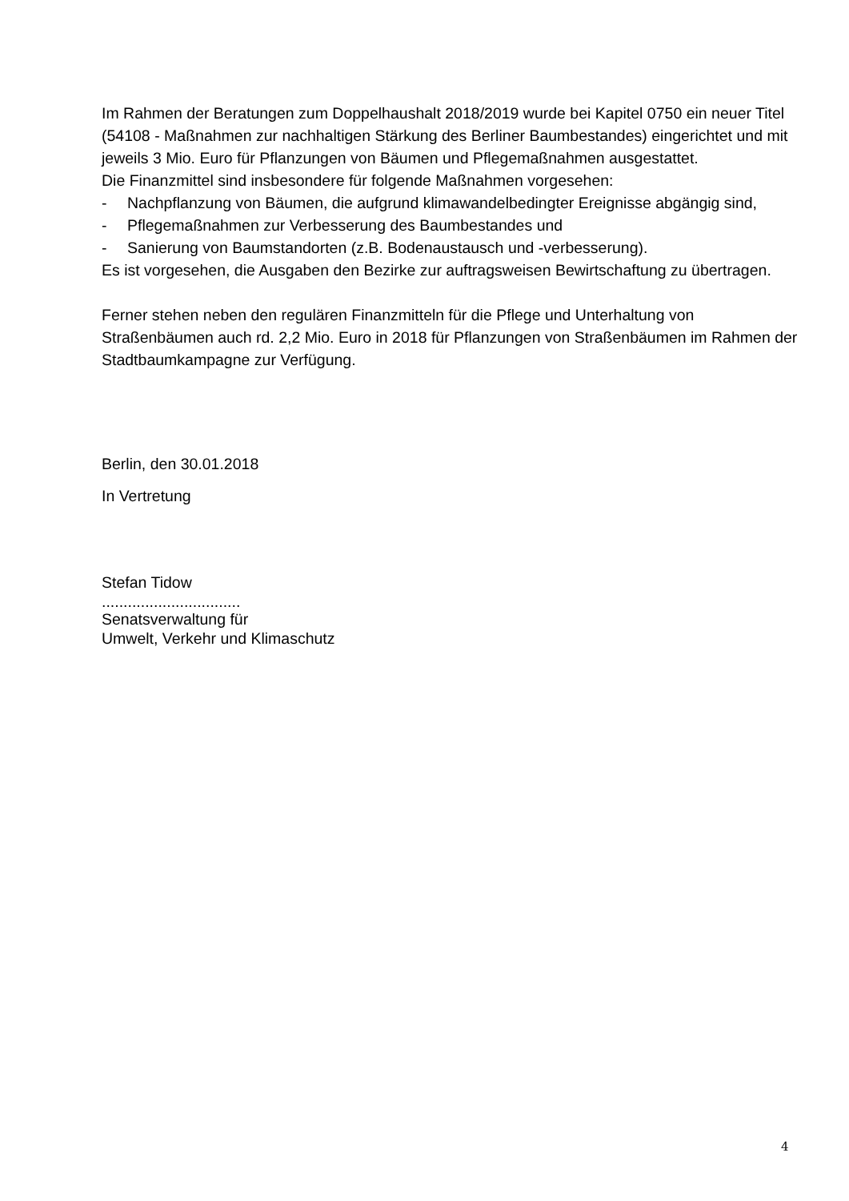Im Rahmen der Beratungen zum Doppelhaushalt 2018/2019 wurde bei Kapitel 0750 ein neuer Titel (54108 - Maßnahmen zur nachhaltigen Stärkung des Berliner Baumbestandes) eingerichtet und mit jeweils 3 Mio. Euro für Pflanzungen von Bäumen und Pflegemaßnahmen ausgestattet.
Die Finanzmittel sind insbesondere für folgende Maßnahmen vorgesehen:
- Nachpflanzung von Bäumen, die aufgrund klimawandelbedingter Ereignisse abgängig sind,
- Pflegemaßnahmen zur Verbesserung des Baumbestandes und
- Sanierung von Baumstandorten (z.B. Bodenaustausch und -verbesserung).
Es ist vorgesehen, die Ausgaben den Bezirke zur auftragsweisen Bewirtschaftung zu übertragen.
Ferner stehen neben den regulären Finanzmitteln für die Pflege und Unterhaltung von Straßenbäumen auch rd. 2,2 Mio. Euro in 2018 für Pflanzungen von Straßenbäumen im Rahmen der Stadtbaumkampagne zur Verfügung.
Berlin, den 30.01.2018
In Vertretung
Stefan Tidow
................................
Senatsverwaltung für
Umwelt, Verkehr und Klimaschutz
4